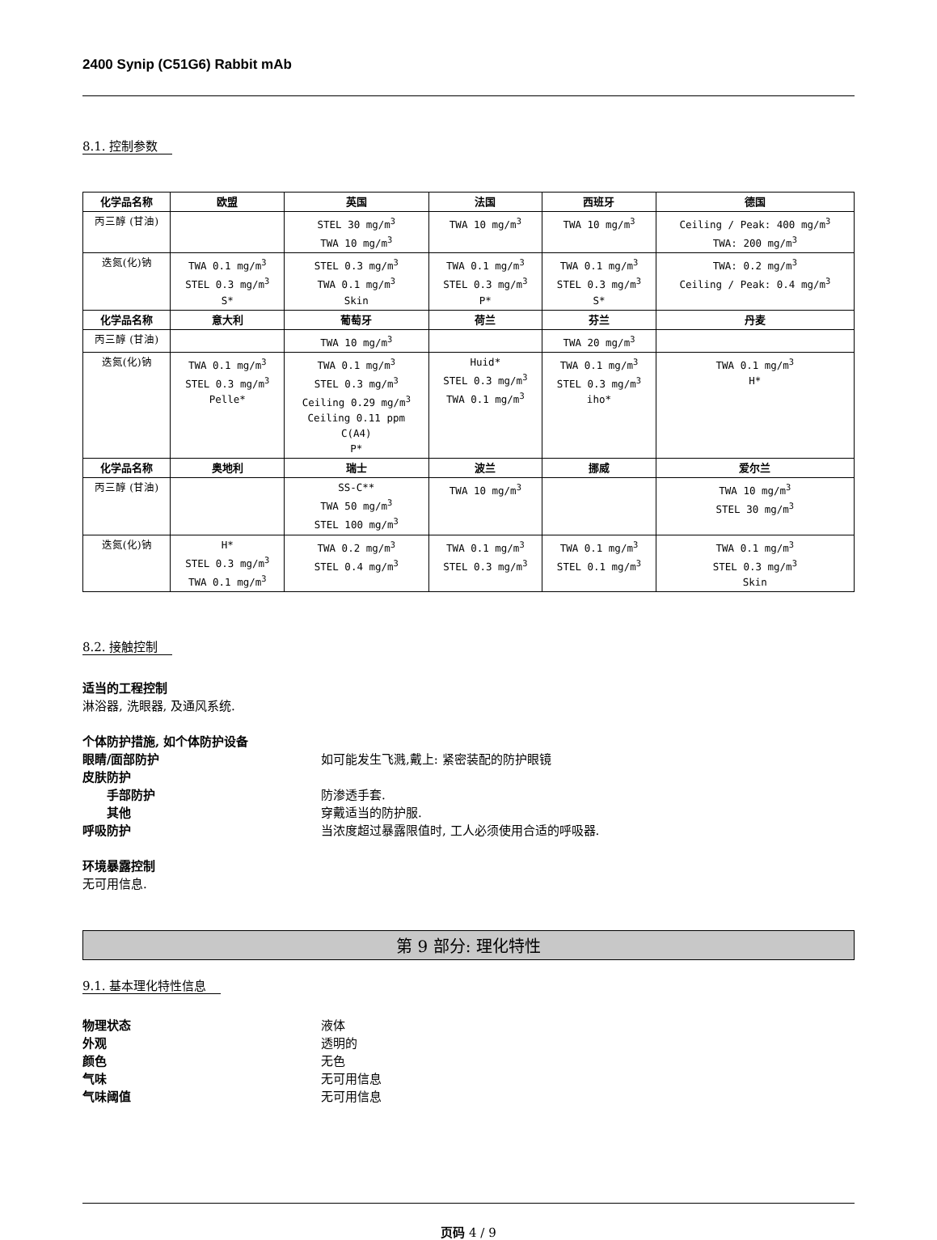2400 Synip (C51G6) Rabbit mAb
8.1. 控制参数
| 化学品名称 | 欧盟 | 英国 | 法国 | 西班牙 | 德国 |
| --- | --- | --- | --- | --- | --- |
| 丙三醇 (甘油) | | STEL 30 mg/m<sup>3</sup> TWA 10 mg/m<sup>3</sup> | TWA 10 mg/m<sup>3</sup> | TWA 10 mg/m<sup>3</sup> | Ceiling / Peak: 400 mg/m<sup>3</sup> TWA: 200 mg/m<sup>3</sup> |
| 迭氮(化)钠 | TWA 0.1 mg/m<sup>3</sup> STEL 0.3 mg/m<sup>3</sup> S* | STEL 0.3 mg/m<sup>3</sup> TWA 0.1 mg/m<sup>3</sup> Skin | TWA 0.1 mg/m<sup>3</sup> STEL 0.3 mg/m<sup>3</sup> P* | TWA 0.1 mg/m<sup>3</sup> STEL 0.3 mg/m<sup>3</sup> S* | TWA: 0.2 mg/m<sup>3</sup> Ceiling / Peak: 0.4 mg/m<sup>3</sup> |
| 化学品名称 | 意大利 | 葡萄牙 | 荷兰 | 芬兰 | 丹麦 |
| 丙三醇 (甘油) | | TWA 10 mg/m<sup>3</sup> | | TWA 20 mg/m<sup>3</sup> | |
| 迭氮(化)钠 | TWA 0.1 mg/m<sup>3</sup> STEL 0.3 mg/m<sup>3</sup> Pelle* | TWA 0.1 mg/m<sup>3</sup> STEL 0.3 mg/m<sup>3</sup> Ceiling 0.29 mg/m<sup>3</sup> Ceiling 0.11 ppm C(A4) P* | Huid* STEL 0.3 mg/m<sup>3</sup> TWA 0.1 mg/m<sup>3</sup> | TWA 0.1 mg/m<sup>3</sup> STEL 0.3 mg/m<sup>3</sup> iho* | TWA 0.1 mg/m<sup>3</sup> H* |
| 化学品名称 | 奥地利 | 瑞士 | 波兰 | 挪威 | 爱尔兰 |
| 丙三醇 (甘油) | | SS-C** TWA 50 mg/m<sup>3</sup> STEL 100 mg/m<sup>3</sup> | TWA 10 mg/m<sup>3</sup> | | TWA 10 mg/m<sup>3</sup> STEL 30 mg/m<sup>3</sup> |
| 迭氮(化)钠 | H* STEL 0.3 mg/m<sup>3</sup> TWA 0.1 mg/m<sup>3</sup> | TWA 0.2 mg/m<sup>3</sup> STEL 0.4 mg/m<sup>3</sup> | TWA 0.1 mg/m<sup>3</sup> STEL 0.3 mg/m<sup>3</sup> | TWA 0.1 mg/m<sup>3</sup> STEL 0.1 mg/m<sup>3</sup> | TWA 0.1 mg/m<sup>3</sup> STEL 0.3 mg/m<sup>3</sup> Skin |
8.2. 接触控制
适当的工程控制
淋浴器, 洗眼器, 及通风系统.
个体防护措施, 如个体防护设备
眼睛/面部防护 如可能发生飞溅,戴上: 紧密装配的防护眼镜
皮肤防护
手部防护 防渗透手套.
其他 穿戴适当的防护服.
呼吸防护 当浓度超过暴露限值时, 工人必须使用合适的呼吸器.
环境暴露控制
无可用信息.
第 9 部分: 理化特性
9.1. 基本理化特性信息
物理状态 液体
外观 透明的
颜色 无色
气味 无可用信息
气味阈值 无可用信息
页码 4 / 9